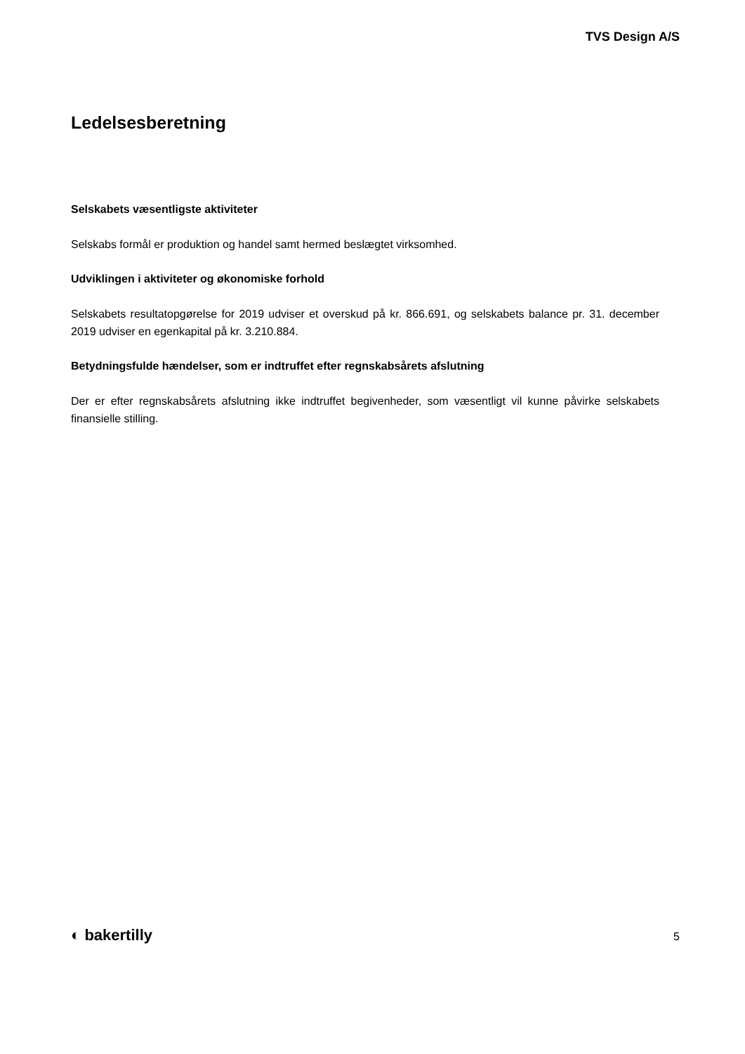TVS Design A/S
Ledelsesberetning
Selskabets væsentligste aktiviteter
Selskabs formål er produktion og handel samt hermed beslægtet virksomhed.
Udviklingen i aktiviteter og økonomiske forhold
Selskabets resultatopgørelse for 2019 udviser et overskud på kr. 866.691, og selskabets balance pr. 31. december 2019 udviser en egenkapital på kr. 3.210.884.
Betydningsfulde hændelser, som er indtruffet efter regnskabsårets afslutning
Der er efter regnskabsårets afslutning ikke indtruffet begivenheder, som væsentligt vil kunne påvirke selskabets finansielle stilling.
◐ bakertilly
5